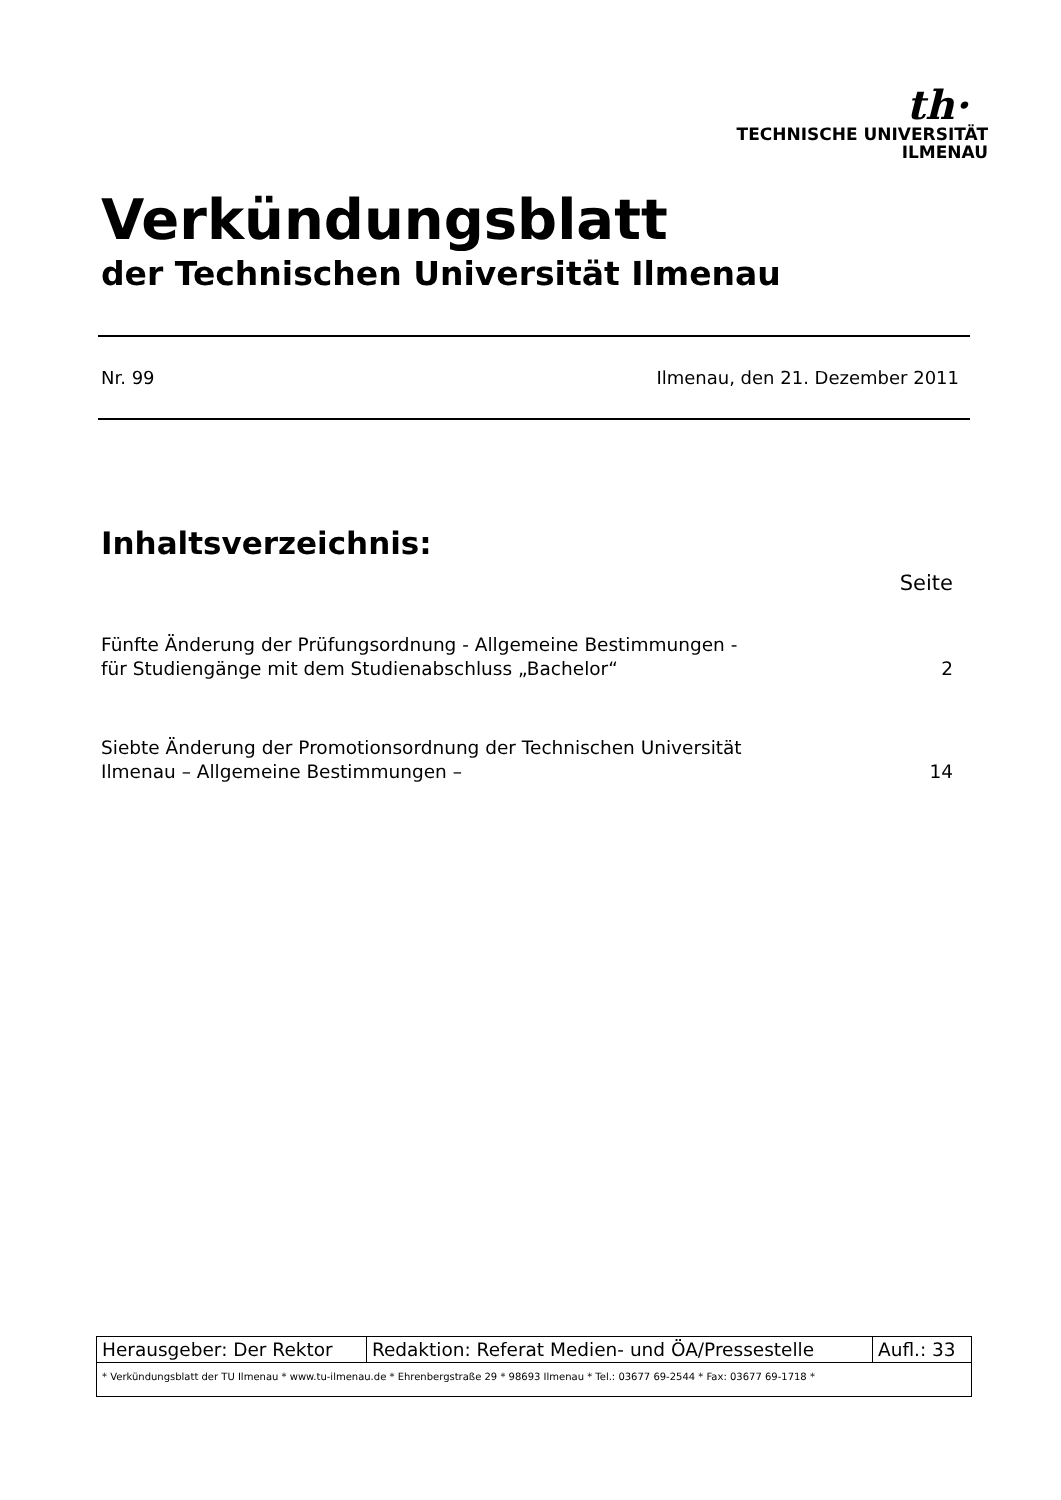th·
TECHNISCHE UNIVERSITÄT
ILMENAU
Verkündungsblatt
der Technischen Universität Ilmenau
Nr. 99 Ilmenau, den 21. Dezember 2011
Inhaltsverzeichnis:
Seite
Fünfte Änderung der Prüfungsordnung - Allgemeine Bestimmungen -
für Studiengänge mit dem Studienabschluss „Bachelor“2
Siebte Änderung der Promotionsordnung der Technischen Universität
Ilmenau – Allgemeine Bestimmungen – 14
| Herausgeber: Der Rektor | Redaktion: Referat Medien- und ÖA/Pressestelle | Aufl.: 33 |
| * Verkündungsblatt der TU Ilmenau * www.tu-ilmenau.de * Ehrenbergstraße 29 * 98693 Ilmenau * Tel.: 03677 69-2544 * Fax: 03677 69-1718 * | | |